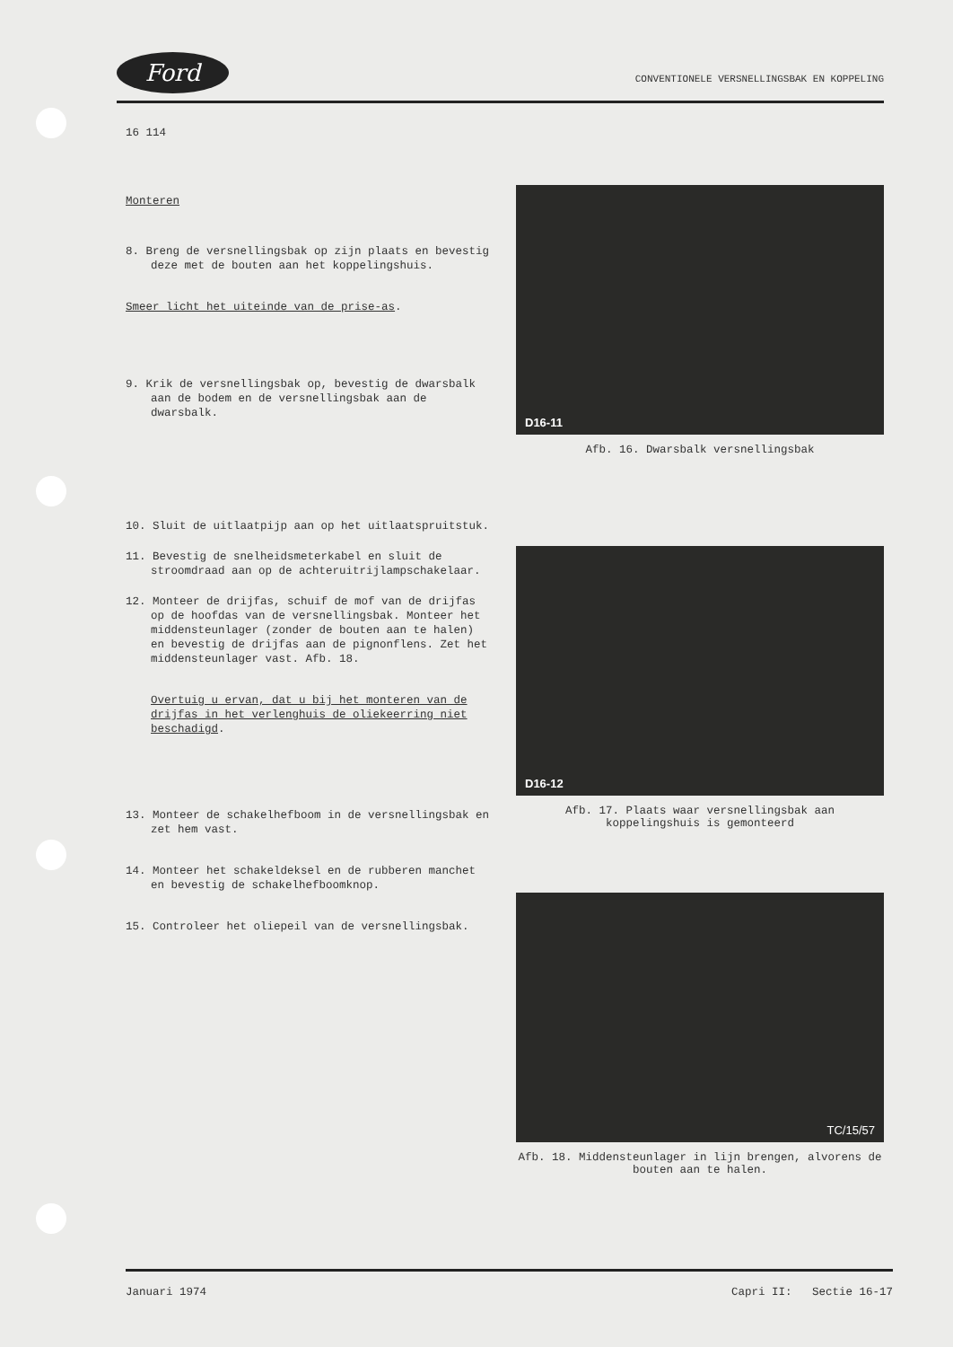Ford CONVENTIONELE VERSNELLINGSBAK EN KOPPELING
16 114
Monteren
8. Breng de versnellingsbak op zijn plaats en bevestig deze met de bouten aan het koppelingshuis.
Smeer licht het uiteinde van de prise-as.
9. Krik de versnellingsbak op, bevestig de dwarsbalk aan de bodem en de versnellingsbak aan de dwarsbalk.
10. Sluit de uitlaatpijp aan op het uitlaatspruitstuk.
11. Bevestig de snelheidsmeterkabel en sluit de stroomdraad aan op de achteruitrijlampschakelaar.
12. Monteer de drijfas, schuif de mof van de drijfas op de hoofdas van de versnellingsbak. Monteer het middensteunlager (zonder de bouten aan te halen) en bevestig de drijfas aan de pignonflens. Zet het middensteunlager vast. Afb. 18.
Overtuig u ervan, dat u bij het monteren van de drijfas in het verlenghuis de oliekeerring niet beschadigd.
13. Monteer de schakelhefboom in de versnellingsbak en zet hem vast.
14. Monteer het schakeldeksel en de rubberen manchet en bevestig de schakelhefboomknop.
15. Controleer het oliepeil van de versnellingsbak.
D16-11
Afb. 16. Dwarsbalk versnellingsbak
D16-12
Afb. 17. Plaats waar versnellingsbak aan koppelingshuis is gemonteerd
TC/15/57
Afb. 18. Middensteunlager in lijn brengen, alvorens de bouten aan te halen.
Januari 1974 Capri II: Sectie 16-17